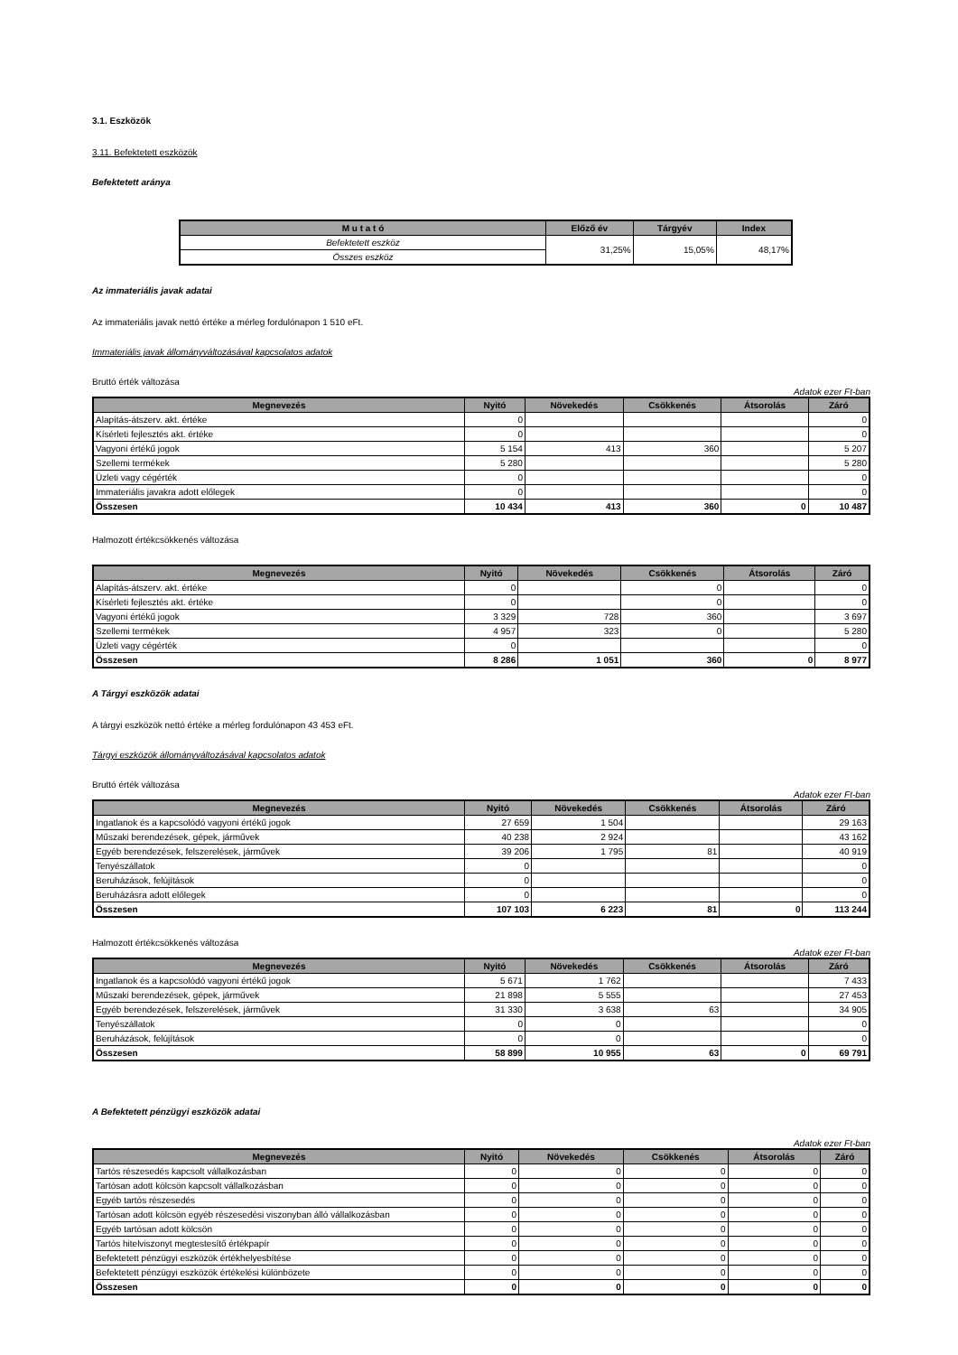3.1. Eszközök
3.11. Befektetett eszközök
Befektetett aránya
| M u t a t ó | Előző év | Tárgyév | Index |
| --- | --- | --- | --- |
| Befektetett eszköz | 31,25% | 15,05% | 48,17% |
| Összes eszköz | | | |
Az immateriális javak adatai
Az immateriális javak nettó értéke a mérleg fordulónapon 1 510 eFt.
Immateriális javak állományváltozásával kapcsolatos adatok
Bruttó érték változása
Adatok ezer Ft-ban
| Megnevezés | Nyitó | Növekedés | Csökkenés | Átsorolás | Záró |
| --- | --- | --- | --- | --- | --- |
| Alapítás-átszerv. akt. értéke | 0 | | | | 0 |
| Kísérleti fejlesztés akt. értéke | 0 | | | | 0 |
| Vagyoni értékű jogok | 5 154 | 413 | 360 | | 5 207 |
| Szellemi termékek | 5 280 | | | | 5 280 |
| Üzleti vagy cégérték | 0 | | | | 0 |
| Immateriális javakra adott előlegek | 0 | | | | 0 |
| Összesen | 10 434 | 413 | 360 | 0 | 10 487 |
Halmozott értékcsökkenés változása
| Megnevezés | Nyitó | Növekedés | Csökkenés | Átsorolás | Záró |
| --- | --- | --- | --- | --- | --- |
| Alapítás-átszerv. akt. értéke | 0 | | 0 | | 0 |
| Kísérleti fejlesztés akt. értéke | 0 | | 0 | | 0 |
| Vagyoni értékű jogok | 3 329 | 728 | 360 | | 3 697 |
| Szellemi termékek | 4 957 | 323 | 0 | | 5 280 |
| Üzleti vagy cégérték | 0 | | | | 0 |
| Összesen | 8 286 | 1 051 | 360 | 0 | 8 977 |
A Tárgyi eszközök adatai
A tárgyi eszközök nettó értéke a mérleg fordulónapon 43 453 eFt.
Tárgyi eszközök állományváltozásával kapcsolatos adatok
Bruttó érték változása
Adatok ezer Ft-ban
| Megnevezés | Nyitó | Növekedés | Csökkenés | Átsorolás | Záró |
| --- | --- | --- | --- | --- | --- |
| Ingatlanok és a kapcsolódó vagyoni értékű jogok | 27 659 | 1 504 | | | 29 163 |
| Műszaki berendezések, gépek, járművek | 40 238 | 2 924 | | | 43 162 |
| Egyéb berendezések, felszerelések, járművek | 39 206 | 1 795 | 81 | | 40 919 |
| Tenyészállatok | 0 | | | | 0 |
| Beruházások, felújítások | 0 | | | | 0 |
| Beruházásra adott előlegek | 0 | | | | 0 |
| Összesen | 107 103 | 6 223 | 81 | 0 | 113 244 |
Halmozott értékcsökkenés változása
Adatok ezer Ft-ban
| Megnevezés | Nyitó | Növekedés | Csökkenés | Átsorolás | Záró |
| --- | --- | --- | --- | --- | --- |
| Ingatlanok és a kapcsolódó vagyoni értékű jogok | 5 671 | 1 762 | | | 7 433 |
| Műszaki berendezések, gépek, járművek | 21 898 | 5 555 | | | 27 453 |
| Egyéb berendezések, felszerelések, járművek | 31 330 | 3 638 | 63 | | 34 905 |
| Tenyészállatok | 0 | 0 | | | 0 |
| Beruházások, felújítások | 0 | 0 | | | 0 |
| Összesen | 58 899 | 10 955 | 63 | 0 | 69 791 |
A Befektetett pénzügyi eszközök adatai
Adatok ezer Ft-ban
| Megnevezés | Nyitó | Növekedés | Csökkenés | Átsorolás | Záró |
| --- | --- | --- | --- | --- | --- |
| Tartós részesedés kapcsolt vállalkozásban | 0 | 0 | 0 | 0 | 0 |
| Tartósan adott kölcsön kapcsolt vállalkozásban | 0 | 0 | 0 | 0 | 0 |
| Egyéb tartós részesedés | 0 | 0 | 0 | 0 | 0 |
| Tartósan adott kölcsön egyéb részesedési viszonyban álló vállalkozásban | 0 | 0 | 0 | 0 | 0 |
| Egyéb tartósan adott kölcsön | 0 | 0 | 0 | 0 | 0 |
| Tartós hitelviszonyt megtestesítő értékpapír | 0 | 0 | 0 | 0 | 0 |
| Befektetett pénzügyi eszközök értékhelyesbítése | 0 | 0 | 0 | 0 | 0 |
| Befektetett pénzügyi eszközök értékelési különbözete | 0 | 0 | 0 | 0 | 0 |
| Összesen | 0 | 0 | 0 | 0 | 0 |